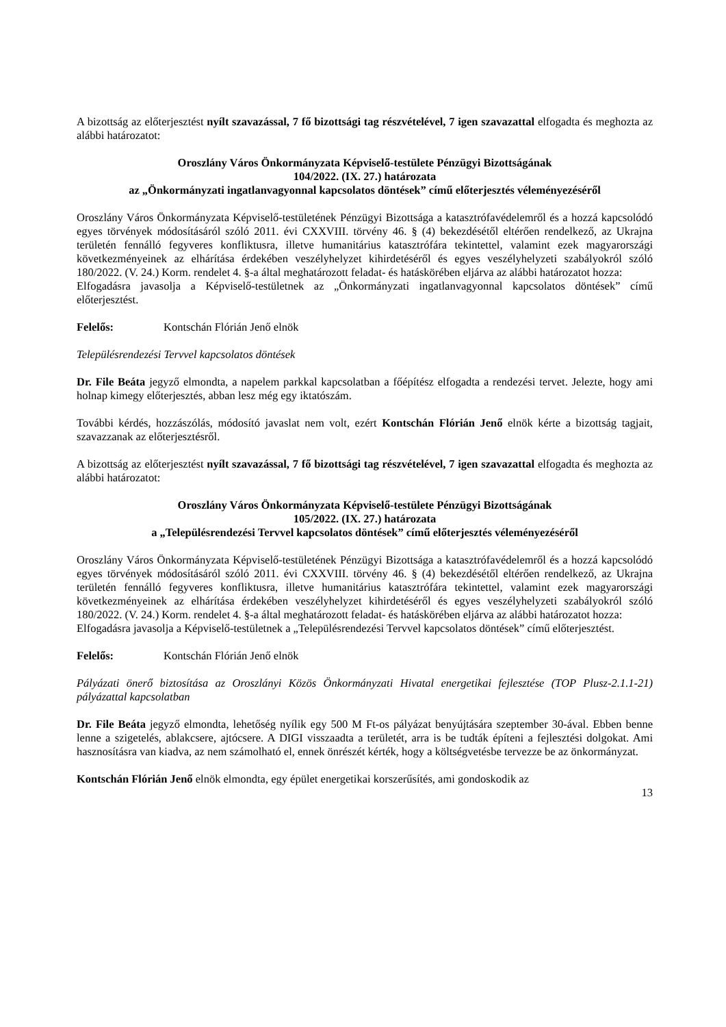A bizottság az előterjesztést nyílt szavazással, 7 fő bizottsági tag részvételével, 7 igen szavazattal elfogadta és meghozta az alábbi határozatot:
Oroszlány Város Önkormányzata Képviselő-testülete Pénzügyi Bizottságának
104/2022. (IX. 27.) határozata
az „Önkormányzati ingatlanvagyonnal kapcsolatos döntések” című előterjesztés véleményezéséről
Oroszlány Város Önkormányzata Képviselő-testületének Pénzügyi Bizottsága a katasztrófavédelemről és a hozzá kapcsolódó egyes törvények módosításáról szóló 2011. évi CXXVIII. törvény 46. § (4) bekezdésétől eltérően rendelkező, az Ukrajna területén fennálló fegyveres konfliktusra, illetve humanitárius katasztrófára tekintettel, valamint ezek magyarországi következményeinek az elhárítása érdekében veszélyhelyzet kihirdetéséről és egyes veszélyhelyzeti szabályokról szóló 180/2022. (V. 24.) Korm. rendelet 4. §-a által meghatározott feladat- és hatáskörében eljárva az alábbi határozatot hozza:
Elfogadásra javasolja a Képviselő-testületnek az „Önkormányzati ingatlanvagyonnal kapcsolatos döntések” című előterjesztést.
Felelős: Kontschán Flórián Jenő elnök
Településrendezési Tervvel kapcsolatos döntések
Dr. File Beáta jegyző elmondta, a napelem parkkal kapcsolatban a főépítész elfogadta a rendezési tervet. Jelezte, hogy ami holnap kimegy előterjesztés, abban lesz még egy iktatószám.
További kérdés, hozzászólás, módosító javaslat nem volt, ezért Kontschán Flórián Jenő elnök kérte a bizottság tagjait, szavazzanak az előterjesztésről.
A bizottság az előterjesztést nyílt szavazással, 7 fő bizottsági tag részvételével, 7 igen szavazattal elfogadta és meghozta az alábbi határozatot:
Oroszlány Város Önkormányzata Képviselő-testülete Pénzügyi Bizottságának
105/2022. (IX. 27.) határozata
a „Településrendezési Tervvel kapcsolatos döntések” című előterjesztés véleményezéséről
Oroszlány Város Önkormányzata Képviselő-testületének Pénzügyi Bizottsága a katasztrófavédelemről és a hozzá kapcsolódó egyes törvények módosításáról szóló 2011. évi CXXVIII. törvény 46. § (4) bekezdésétől eltérően rendelkező, az Ukrajna területén fennálló fegyveres konfliktusra, illetve humanitárius katasztrófára tekintettel, valamint ezek magyarországi következményeinek az elhárítása érdekében veszélyhelyzet kihirdetéséről és egyes veszélyhelyzeti szabályokról szóló 180/2022. (V. 24.) Korm. rendelet 4. §-a által meghatározott feladat- és hatáskörében eljárva az alábbi határozatot hozza:
Elfogadásra javasolja a Képviselő-testületnek a „Településrendezési Tervvel kapcsolatos döntések” című előterjesztést.
Felelős: Kontschán Flórián Jenő elnök
Pályázati önerő biztosítása az Oroszlányi Közös Önkormányzati Hivatal energetikai fejlesztése (TOP Plusz-2.1.1-21) pályázattal kapcsolatban
Dr. File Beáta jegyző elmondta, lehetőség nyílik egy 500 M Ft-os pályázat benyújtására szeptember 30-ával. Ebben benne lenne a szigetelés, ablakcsere, ajtócsere. A DIGI visszaadta a területét, arra is be tudták építeni a fejlesztési dolgokat. Ami hasznosításra van kiadva, az nem számolható el, ennek önrészét kérték, hogy a költségvetésbe tervezze be az önkormányzat.
Kontschán Flórián Jenő elnök elmondta, egy épület energetikai korszerűsítés, ami gondoskodik az
13